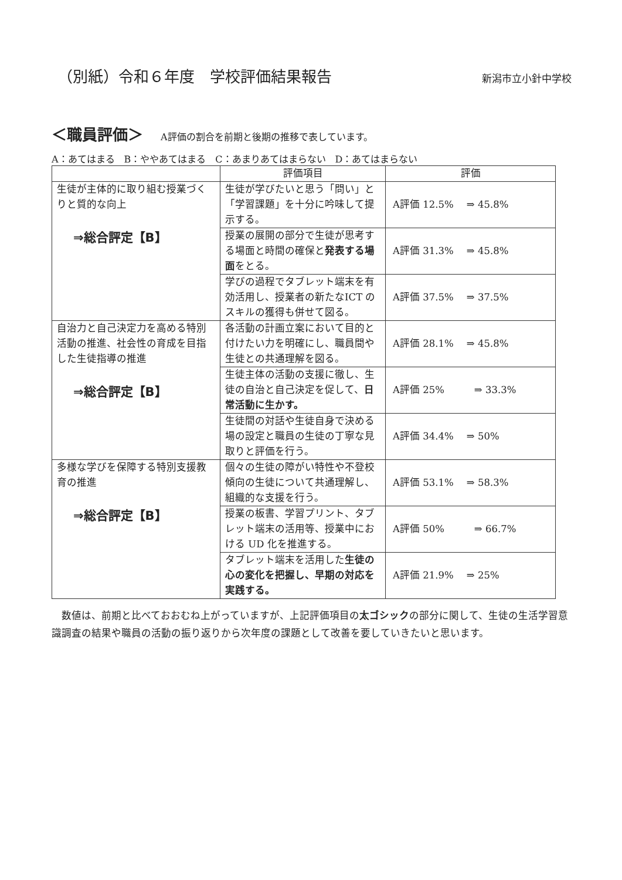（別紙）令和６年度　学校評価結果報告
新潟市立小針中学校
＜職員評価＞ A評価の割合を前期と後期の推移で表しています。
A：あてはまる　B：ややあてはまる　C：あまりあてはまらない　D：あてはまらない
| | 評価項目 | 評価 |
| --- | --- | --- |
| 生徒が主体的に取り組む授業づくりと質的な向上 ⇒総合評定【B】 | 生徒が学びたいと思う「問い」と「学習課題」を十分に吟味して提示する。 | A評価 12.5% ⇒ 45.8% |
| | 授業の展開の部分で生徒が思考する場面と時間の確保と 発表する場面 をとる。 | A評価 31.3% ⇒ 45.8% |
| | 学びの過程でタブレット端末を有効活用し、授業者の新たなICT のスキルの獲得も併せて図る。 | A評価 37.5% ⇒ 37.5% |
| 自治力と自己決定力を高める特別活動の推進、社会性の育成を目指した生徒指導の推進 ⇒総合評定【B】 | 各活動の計画立案において目的と付けたい力を明確にし、職員間や生徒との共通理解を図る。 | A評価 28.1% ⇒ 45.8% |
| | 生徒主体の活動の支援に徹し、生徒の自治と自己決定を促して、 日常活動に生かす。 | A評価 25% ⇒ 33.3% |
| | 生徒間の対話や生徒自身で決める場の設定と職員の生徒の丁寧な見取りと評価を行う。 | A評価 34.4% ⇒ 50% |
| 多様な学びを保障する特別支援教育の推進 ⇒総合評定【B】 | 個々の生徒の障がい特性や不登校傾向の生徒について共通理解し、組織的な支援を行う。 | A評価 53.1% ⇒ 58.3% |
| | 授業の板書、学習プリント、タブレット端末の活用等、授業中における UD 化を推進する。 | A評価 50% ⇒ 66.7% |
| | タブレット端末を活用した 生徒の心の変化を把握し、早期の対応を実践する。 | A評価 21.9% ⇒ 25% |
数値は、前期と比べておおむね上がっていますが、上記評価項目の太ゴシックの部分に関して、生徒の生活学習意識調査の結果や職員の活動の振り返りから次年度の課題として改善を要していきたいと思います。